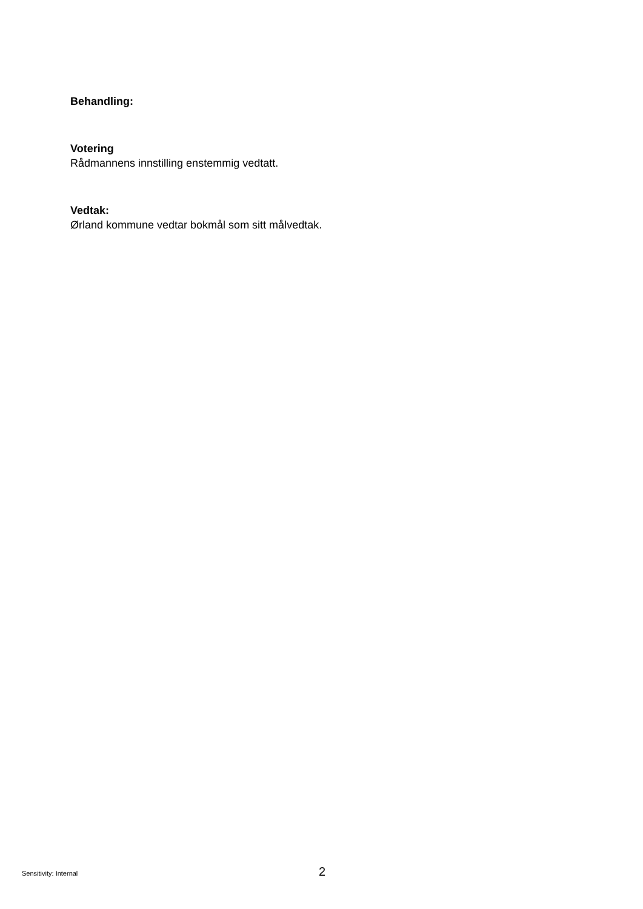Behandling:
Votering
Rådmannens innstilling enstemmig vedtatt.
Vedtak:
Ørland kommune vedtar bokmål som sitt målvedtak.
Sensitivity: Internal 2